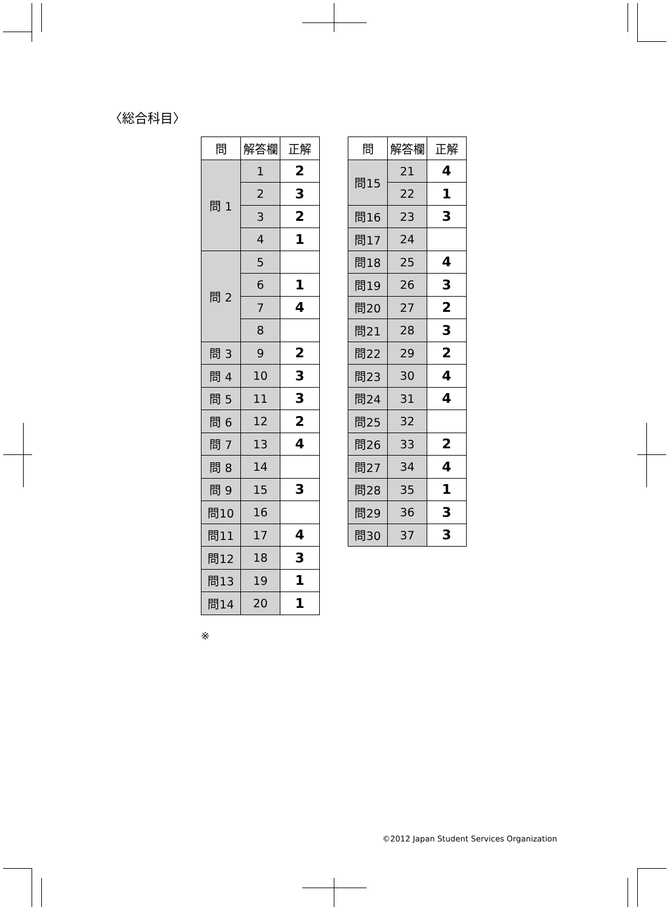〈総合科目〉
| 問 | 解答欄 | 正解 |
| --- | --- | --- |
| 問 1 | 1 | 2 |
| | 2 | 3 |
| | 3 | 2 |
| | 4 | 1 |
| 問 2 | 5 | |
| | 6 | 1 |
| | 7 | 4 |
| | 8 | |
| 問 3 | 9 | 2 |
| 問 4 | 10 | 3 |
| 問 5 | 11 | 3 |
| 問 6 | 12 | 2 |
| 問 7 | 13 | 4 |
| 問 8 | 14 | |
| 問 9 | 15 | 3 |
| 問10 | 16 | |
| 問11 | 17 | 4 |
| 問12 | 18 | 3 |
| 問13 | 19 | 1 |
| 問14 | 20 | 1 |
| 問 | 解答欄 | 正解 |
| --- | --- | --- |
| 問15 | 21 | 4 |
| | 22 | 1 |
| 問16 | 23 | 3 |
| 問17 | 24 | |
| 問18 | 25 | 4 |
| 問19 | 26 | 3 |
| 問20 | 27 | 2 |
| 問21 | 28 | 3 |
| 問22 | 29 | 2 |
| 問23 | 30 | 4 |
| 問24 | 31 | 4 |
| 問25 | 32 | |
| 問26 | 33 | 2 |
| 問27 | 34 | 4 |
| 問28 | 35 | 1 |
| 問29 | 36 | 3 |
| 問30 | 37 | 3 |
※
©2012 Japan Student Services Organization